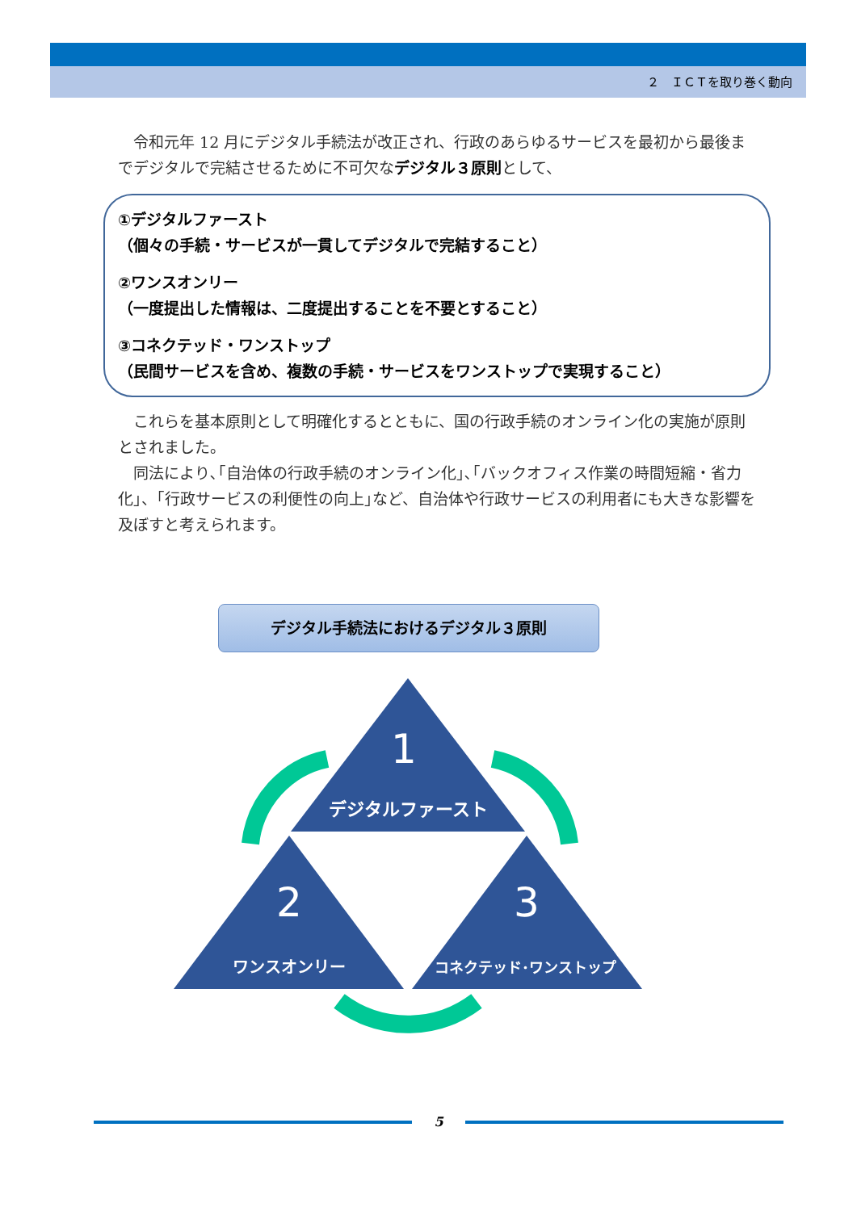２　ＩＣＴを取り巻く動向
　令和元年 12 月にデジタル手続法が改正され、行政のあらゆるサービスを最初から最後までデジタルで完結させるために不可欠なデジタル３原則として、
①デジタルファースト
（個々の手続・サービスが一貫してデジタルで完結すること）
②ワンスオンリー
（一度提出した情報は、二度提出することを不要とすること）
③コネクテッド・ワンストップ
（民間サービスを含め、複数の手続・サービスをワンストップで実現すること）
　これらを基本原則として明確化するとともに、国の行政手続のオンライン化の実施が原則とされました。
　同法により､｢自治体の行政手続のオンライン化｣､｢バックオフィス作業の時間短縮・省力化｣、｢行政サービスの利便性の向上｣など、自治体や行政サービスの利用者にも大きな影響を及ぼすと考えられます。
デジタル手続法におけるデジタル３原則
1
デジタルファースト
2
ワンスオンリー
3
コネクテッド･ワンストップ
5